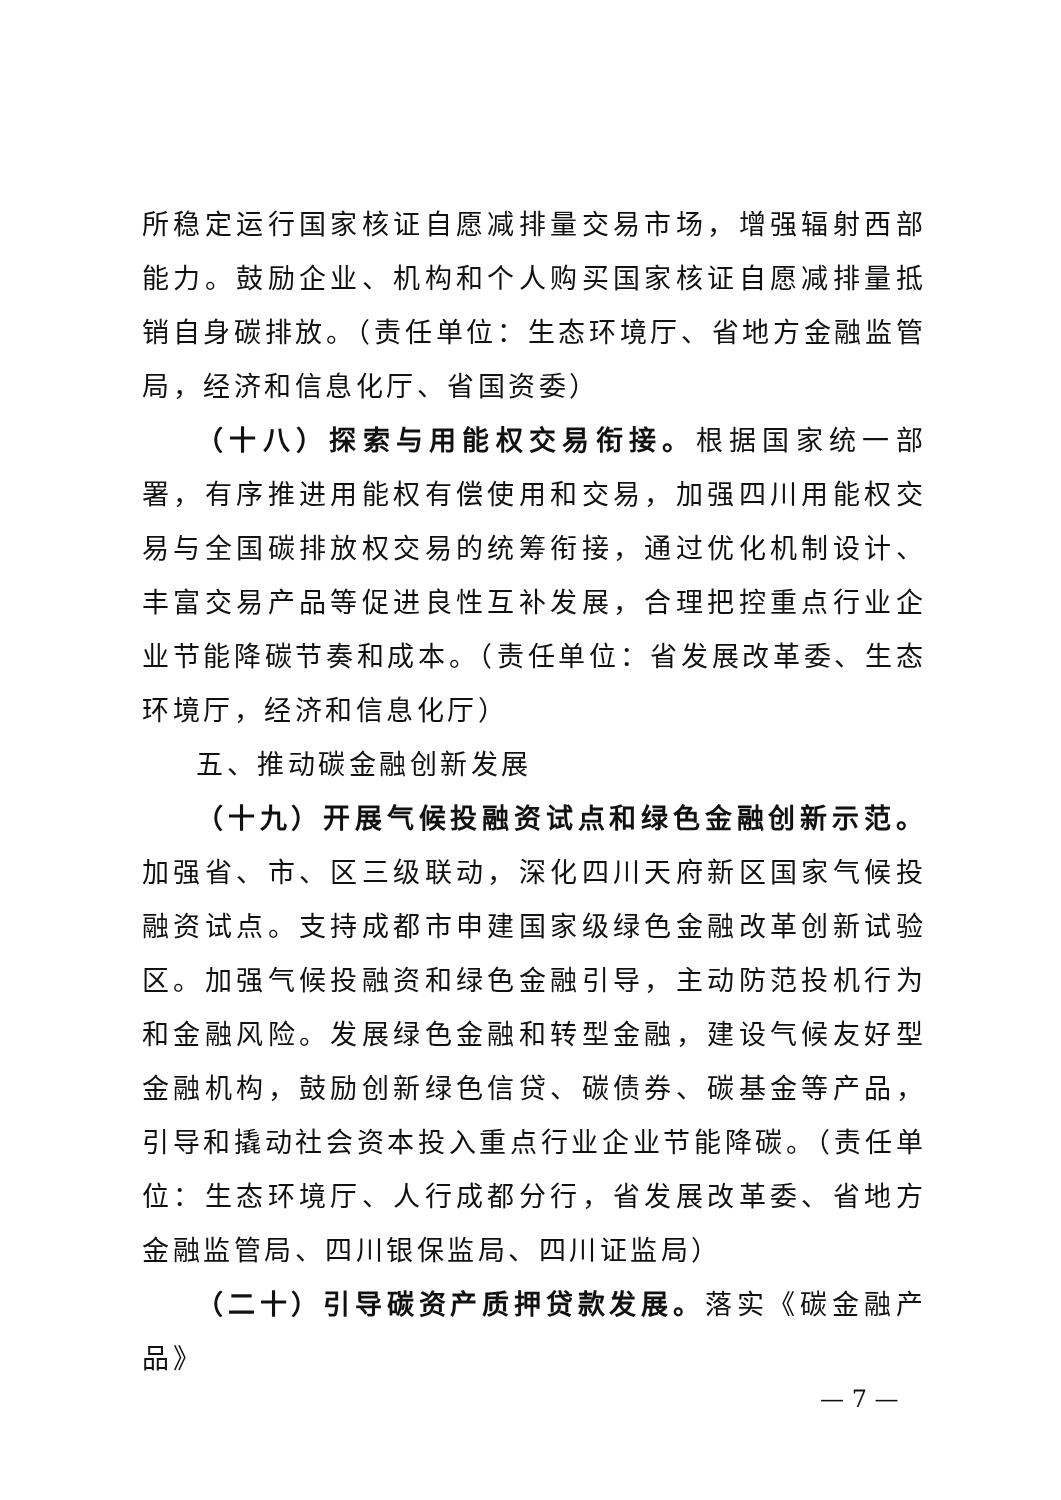所稳定运行国家核证自愿减排量交易市场，增强辐射西部能力。鼓励企业、机构和个人购买国家核证自愿减排量抵销自身碳排放。（责任单位：生态环境厅、省地方金融监管局，经济和信息化厅、省国资委）
（十八）探索与用能权交易衔接。根据国家统一部署，有序推进用能权有偿使用和交易，加强四川用能权交易与全国碳排放权交易的统筹衔接，通过优化机制设计、丰富交易产品等促进良性互补发展，合理把控重点行业企业节能降碳节奏和成本。（责任单位：省发展改革委、生态环境厅，经济和信息化厅）
五、推动碳金融创新发展
（十九）开展气候投融资试点和绿色金融创新示范。加强省、市、区三级联动，深化四川天府新区国家气候投融资试点。支持成都市申建国家级绿色金融改革创新试验区。加强气候投融资和绿色金融引导，主动防范投机行为和金融风险。发展绿色金融和转型金融，建设气候友好型金融机构，鼓励创新绿色信贷、碳债券、碳基金等产品，引导和撬动社会资本投入重点行业企业节能降碳。（责任单位：生态环境厅、人行成都分行，省发展改革委、省地方金融监管局、四川银保监局、四川证监局）
（二十）引导碳资产质押贷款发展。落实《碳金融产品》
— 7 —